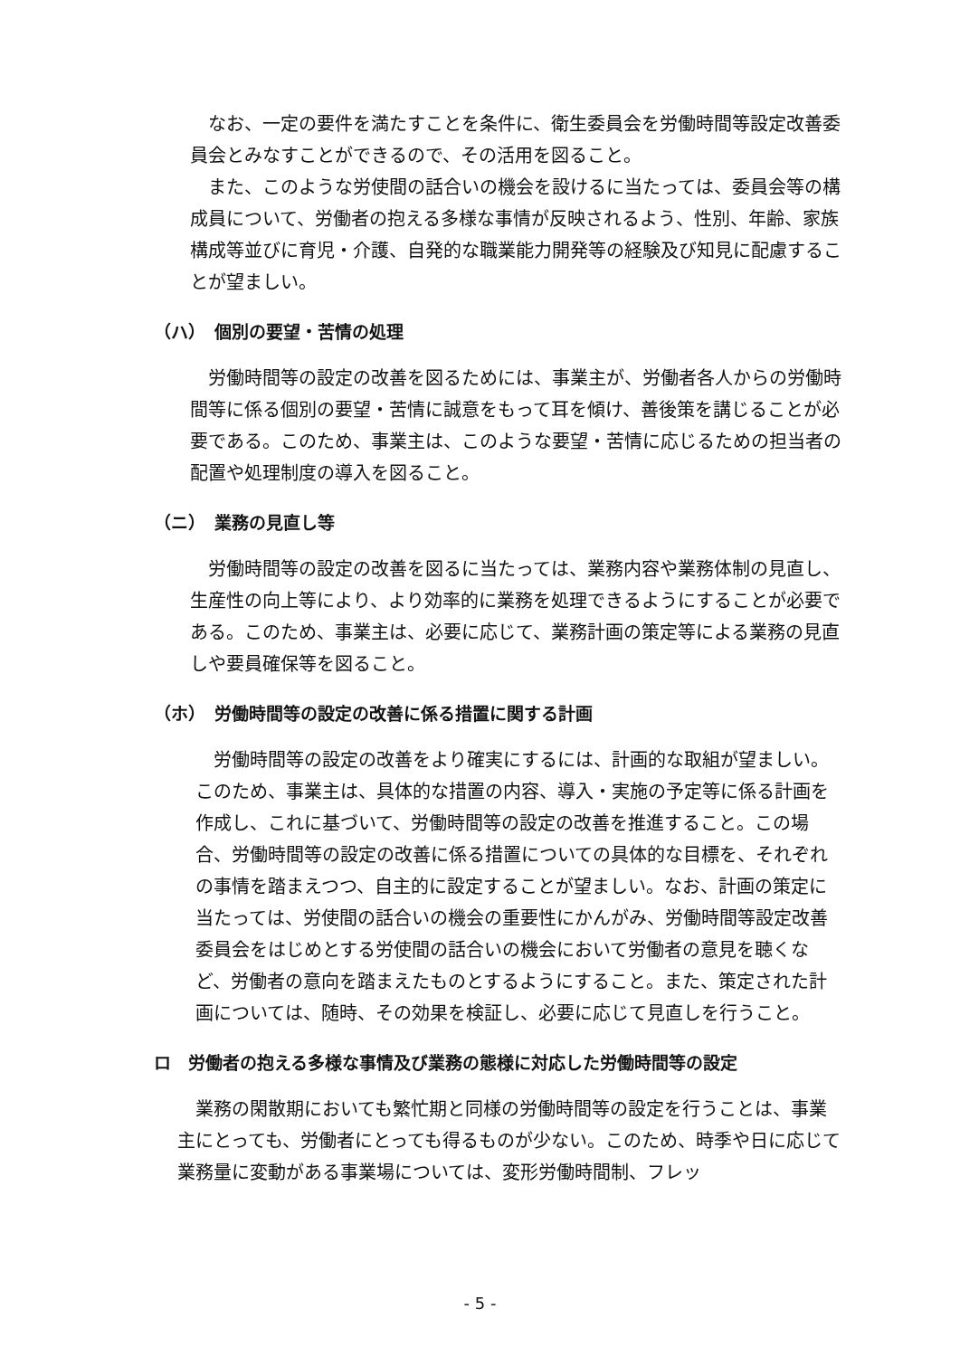なお、一定の要件を満たすことを条件に、衛生委員会を労働時間等設定改善委員会とみなすことができるので、その活用を図ること。
また、このような労使間の話合いの機会を設けるに当たっては、委員会等の構成員について、労働者の抱える多様な事情が反映されるよう、性別、年齢、家族構成等並びに育児・介護、自発的な職業能力開発等の経験及び知見に配慮することが望ましい。
（ハ）　個別の要望・苦情の処理
労働時間等の設定の改善を図るためには、事業主が、労働者各人からの労働時間等に係る個別の要望・苦情に誠意をもって耳を傾け、善後策を講じることが必要である。このため、事業主は、このような要望・苦情に応じるための担当者の配置や処理制度の導入を図ること。
（ニ）　業務の見直し等
労働時間等の設定の改善を図るに当たっては、業務内容や業務体制の見直し、生産性の向上等により、より効率的に業務を処理できるようにすることが必要である。このため、事業主は、必要に応じて、業務計画の策定等による業務の見直しや要員確保等を図ること。
（ホ）　労働時間等の設定の改善に係る措置に関する計画
労働時間等の設定の改善をより確実にするには、計画的な取組が望ましい。このため、事業主は、具体的な措置の内容、導入・実施の予定等に係る計画を作成し、これに基づいて、労働時間等の設定の改善を推進すること。この場合、労働時間等の設定の改善に係る措置についての具体的な目標を、それぞれの事情を踏まえつつ、自主的に設定することが望ましい。なお、計画の策定に当たっては、労使間の話合いの機会の重要性にかんがみ、労働時間等設定改善委員会をはじめとする労使間の話合いの機会において労働者の意見を聴くなど、労働者の意向を踏まえたものとするようにすること。また、策定された計画については、随時、その効果を検証し、必要に応じて見直しを行うこと。
ロ　労働者の抱える多様な事情及び業務の態様に対応した労働時間等の設定
業務の閑散期においても繁忙期と同様の労働時間等の設定を行うことは、事業主にとっても、労働者にとっても得るものが少ない。このため、時季や日に応じて業務量に変動がある事業場については、変形労働時間制、フレッ
- 5 -